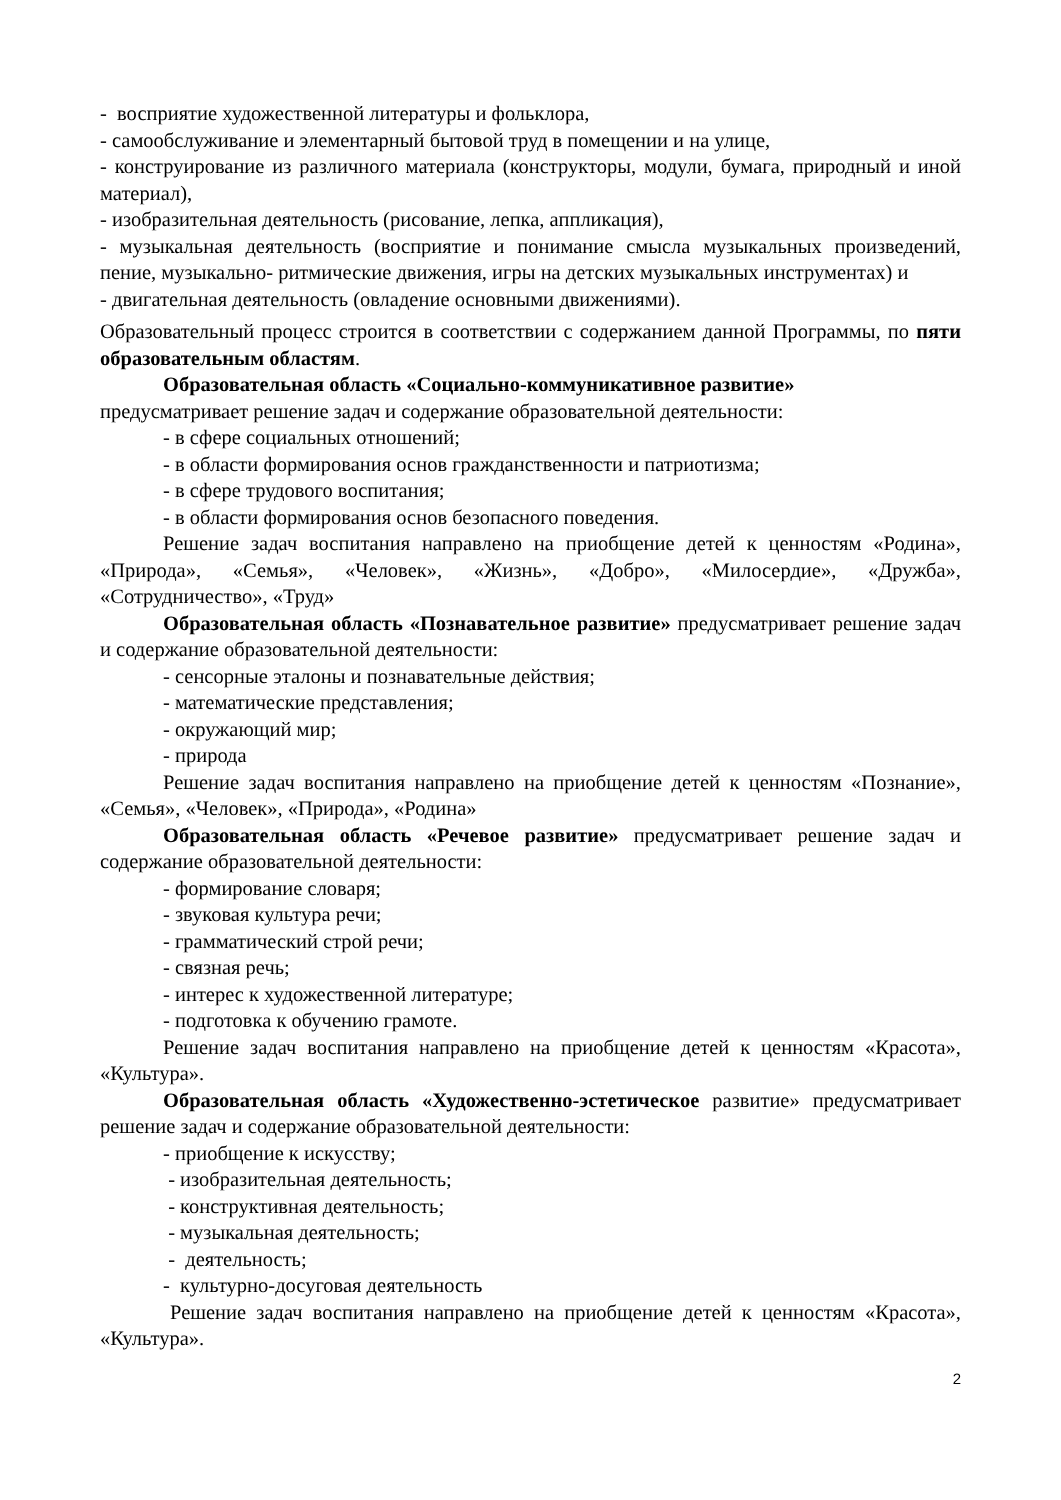- восприятие художественной литературы и фольклора,
- самообслуживание и элементарный бытовой труд в помещении и на улице,
- конструирование из различного материала (конструкторы, модули, бумага, природный и иной материал),
- изобразительная деятельность (рисование, лепка, аппликация),
- музыкальная деятельность (восприятие и понимание смысла музыкальных произведений, пение, музыкально- ритмические движения, игры на детских музыкальных инструментах) и
- двигательная деятельность (овладение основными движениями).
Образовательный процесс строится в соответствии с содержанием данной Программы, по пяти образовательным областям.
Образовательная область «Социально-коммуникативное развитие»
предусматривает решение задач и содержание образовательной деятельности:
- в сфере социальных отношений;
- в области формирования основ гражданственности и патриотизма;
- в сфере трудового воспитания;
- в области формирования основ безопасного поведения.
Решение задач воспитания направлено на приобщение детей к ценностям «Родина», «Природа», «Семья», «Человек», «Жизнь», «Добро», «Милосердие», «Дружба», «Сотрудничество», «Труд»
Образовательная область «Познавательное развитие» предусматривает решение задач и содержание образовательной деятельности:
- сенсорные эталоны и познавательные действия;
- математические представления;
- окружающий мир;
- природа
Решение задач воспитания направлено на приобщение детей к ценностям «Познание», «Семья», «Человек», «Природа», «Родина»
Образовательная область «Речевое развитие» предусматривает решение задач и содержание образовательной деятельности:
- формирование словаря;
- звуковая культура речи;
- грамматический строй речи;
- связная речь;
- интерес к художественной литературе;
- подготовка к обучению грамоте.
Решение задач воспитания направлено на приобщение детей к ценностям «Красота», «Культура».
Образовательная область «Художественно-эстетическое развитие» предусматривает решение задач и содержание образовательной деятельности:
- приобщение к искусству;
- изобразительная деятельность;
- конструктивная деятельность;
- музыкальная деятельность;
- деятельность;
- культурно-досуговая деятельность
Решение задач воспитания направлено на приобщение детей к ценностям «Красота», «Культура».
2